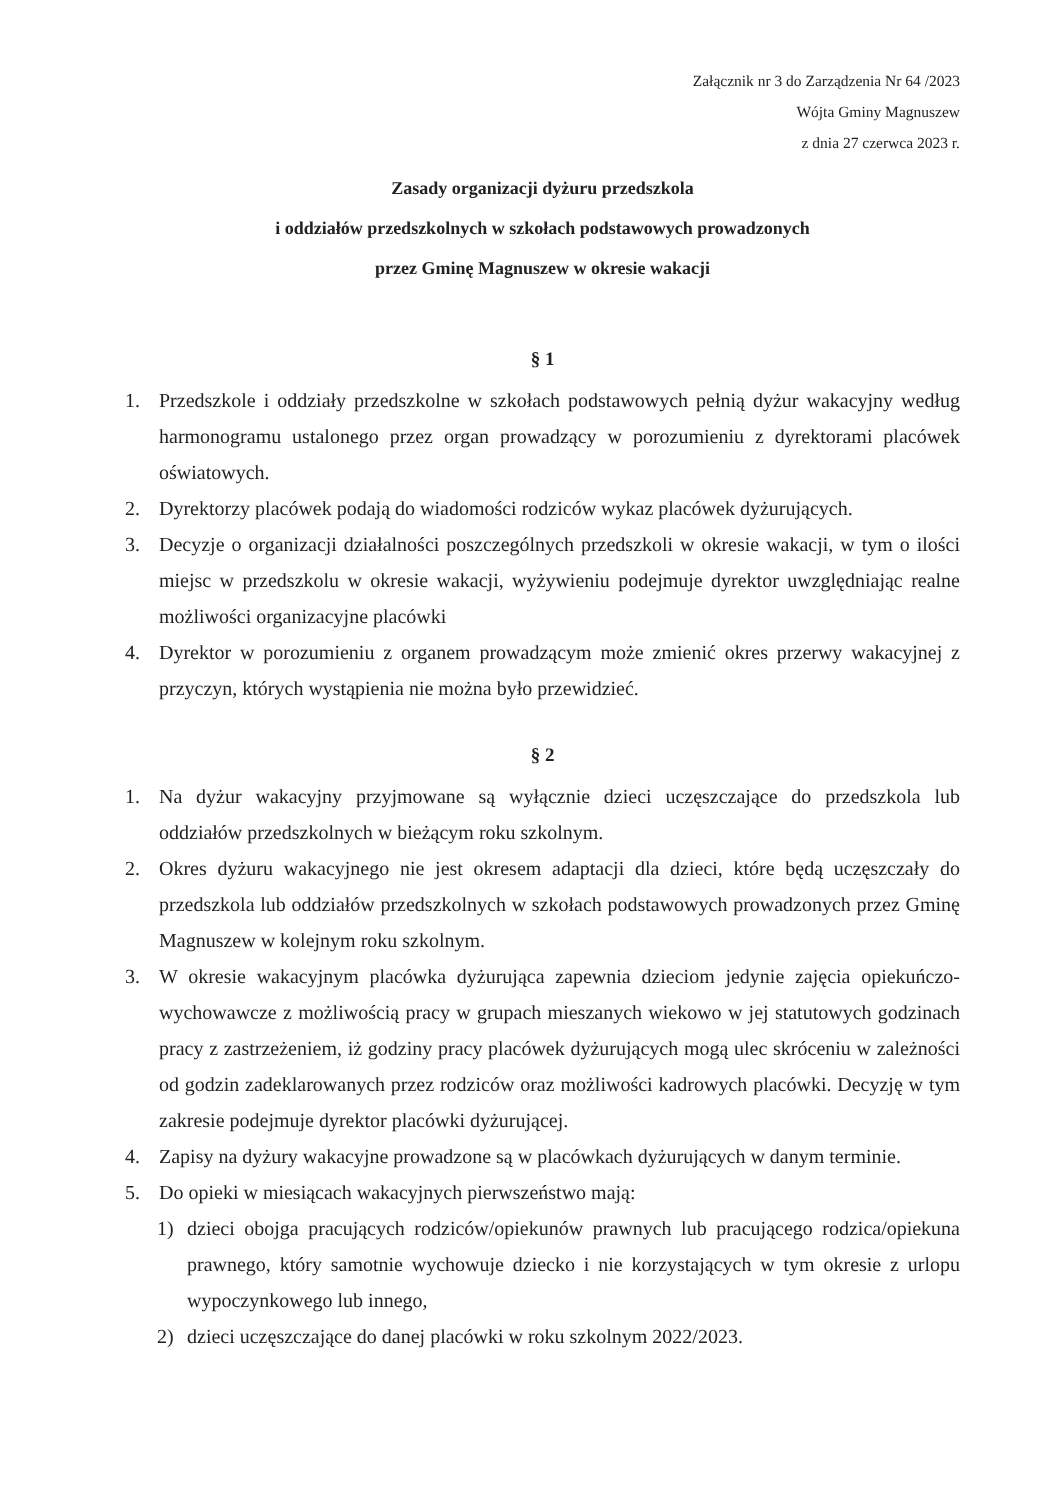Załącznik nr 3 do Zarządzenia Nr 64 /2023
Wójta Gminy Magnuszew
z dnia 27 czerwca 2023 r.
Zasady organizacji dyżuru przedszkola
i oddziałów przedszkolnych w szkołach podstawowych prowadzonych
przez Gminę Magnuszew w okresie wakacji
§ 1
1. Przedszkole i oddziały przedszkolne w szkołach podstawowych pełnią dyżur wakacyjny według harmonogramu ustalonego przez organ prowadzący w porozumieniu z dyrektorami placówek oświatowych.
2. Dyrektorzy placówek podają do wiadomości rodziców wykaz placówek dyżurujących.
3. Decyzje o organizacji działalności poszczególnych przedszkoli w okresie wakacji, w tym o ilości miejsc w przedszkolu w okresie wakacji, wyżywieniu podejmuje dyrektor uwzględniając realne możliwości organizacyjne placówki
4. Dyrektor w porozumieniu z organem prowadzącym może zmienić okres przerwy wakacyjnej z przyczyn, których wystąpienia nie można było przewidzieć.
§ 2
1. Na dyżur wakacyjny przyjmowane są wyłącznie dzieci uczęszczające do przedszkola lub oddziałów przedszkolnych w bieżącym roku szkolnym.
2. Okres dyżuru wakacyjnego nie jest okresem adaptacji dla dzieci, które będą uczęszczały do przedszkola lub oddziałów przedszkolnych w szkołach podstawowych prowadzonych przez Gminę Magnuszew w kolejnym roku szkolnym.
3. W okresie wakacyjnym placówka dyżurująca zapewnia dzieciom jedynie zajęcia opiekuńczo-wychowawcze z możliwością pracy w grupach mieszanych wiekowo w jej statutowych godzinach pracy z zastrzeżeniem, iż godziny pracy placówek dyżurujących mogą ulec skróceniu w zależności od godzin zadeklarowanych przez rodziców oraz możliwości kadrowych placówki. Decyzję w tym zakresie podejmuje dyrektor placówki dyżurującej.
4. Zapisy na dyżury wakacyjne prowadzone są w placówkach dyżurujących w danym terminie.
5. Do opieki w miesiącach wakacyjnych pierwszeństwo mają:
1) dzieci obojga pracujących rodziców/opiekunów prawnych lub pracującego rodzica/opiekuna prawnego, który samotnie wychowuje dziecko i nie korzystających w tym okresie z urlopu wypoczynkowego lub innego,
2) dzieci uczęszczające do danej placówki w roku szkolnym 2022/2023.